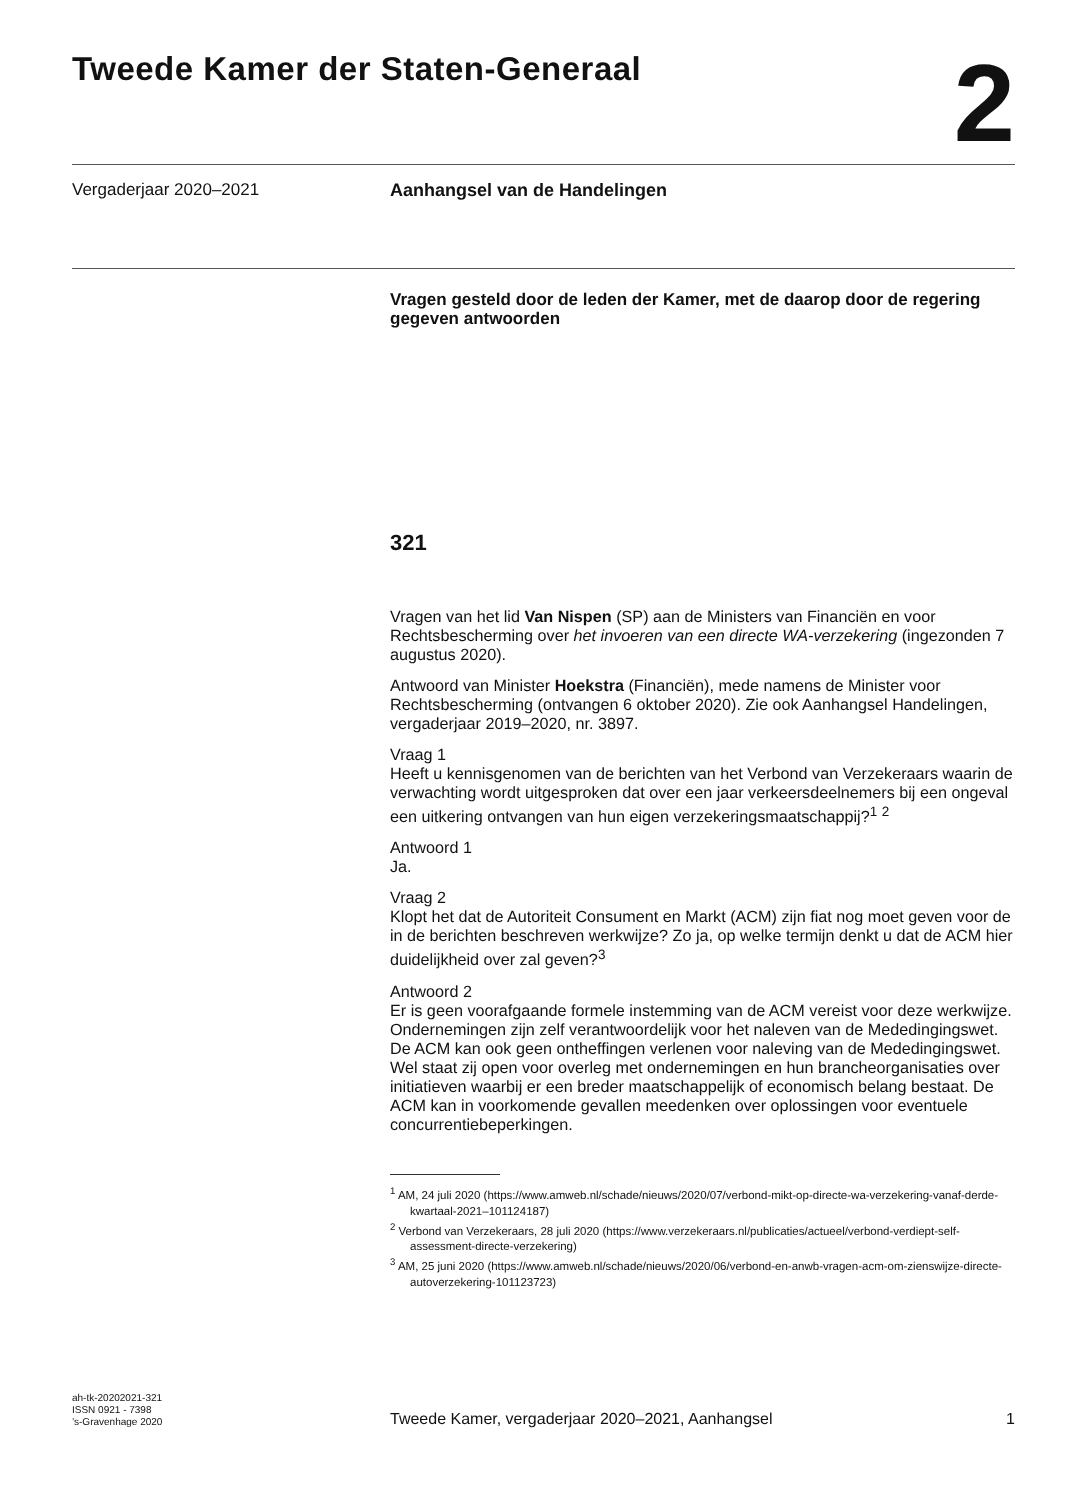Tweede Kamer der Staten-Generaal
2
Vergaderjaar 2020–2021 Aanhangsel van de Handelingen
Vragen gesteld door de leden der Kamer, met de daarop door de regering gegeven antwoorden
321
Vragen van het lid Van Nispen (SP) aan de Ministers van Financiën en voor Rechtsbescherming over het invoeren van een directe WA-verzekering (ingezonden 7 augustus 2020).
Antwoord van Minister Hoekstra (Financiën), mede namens de Minister voor Rechtsbescherming (ontvangen 6 oktober 2020). Zie ook Aanhangsel Handelingen, vergaderjaar 2019–2020, nr. 3897.
Vraag 1
Heeft u kennisgenomen van de berichten van het Verbond van Verzekeraars waarin de verwachting wordt uitgesproken dat over een jaar verkeersdeelnemers bij een ongeval een uitkering ontvangen van hun eigen verzekeringsmaatschappij?<sup>1</sup> <sup>2</sup>
Antwoord 1
Ja.
Vraag 2
Klopt het dat de Autoriteit Consument en Markt (ACM) zijn fiat nog moet geven voor de in de berichten beschreven werkwijze? Zo ja, op welke termijn denkt u dat de ACM hier duidelijkheid over zal geven?<sup>3</sup>
Antwoord 2
Er is geen voorafgaande formele instemming van de ACM vereist voor deze werkwijze. Ondernemingen zijn zelf verantwoordelijk voor het naleven van de Mededingingswet. De ACM kan ook geen ontheffingen verlenen voor naleving van de Mededingingswet. Wel staat zij open voor overleg met ondernemingen en hun brancheorganisaties over initiatieven waarbij er een breder maatschappelijk of economisch belang bestaat. De ACM kan in voorkomende gevallen meedenken over oplossingen voor eventuele concurrentiebeperkingen.
<sup>1</sup> AM, 24 juli 2020 (https://www.amweb.nl/schade/nieuws/2020/07/verbond-mikt-op-directe-wa-verzekering-vanaf-derde-kwartaal-2021–101124187)
<sup>2</sup> Verbond van Verzekeraars, 28 juli 2020 (https://www.verzekeraars.nl/publicaties/actueel/verbond-verdiept-self-assessment-directe-verzekering)
<sup>3</sup> AM, 25 juni 2020 (https://www.amweb.nl/schade/nieuws/2020/06/verbond-en-anwb-vragen-acm-om-zienswijze-directe-autoverzekering-101123723)
ah-tk-20202021-321
ISSN 0921 - 7398
’s-Gravenhage 2020
Tweede Kamer, vergaderjaar 2020–2021, Aanhangsel 1